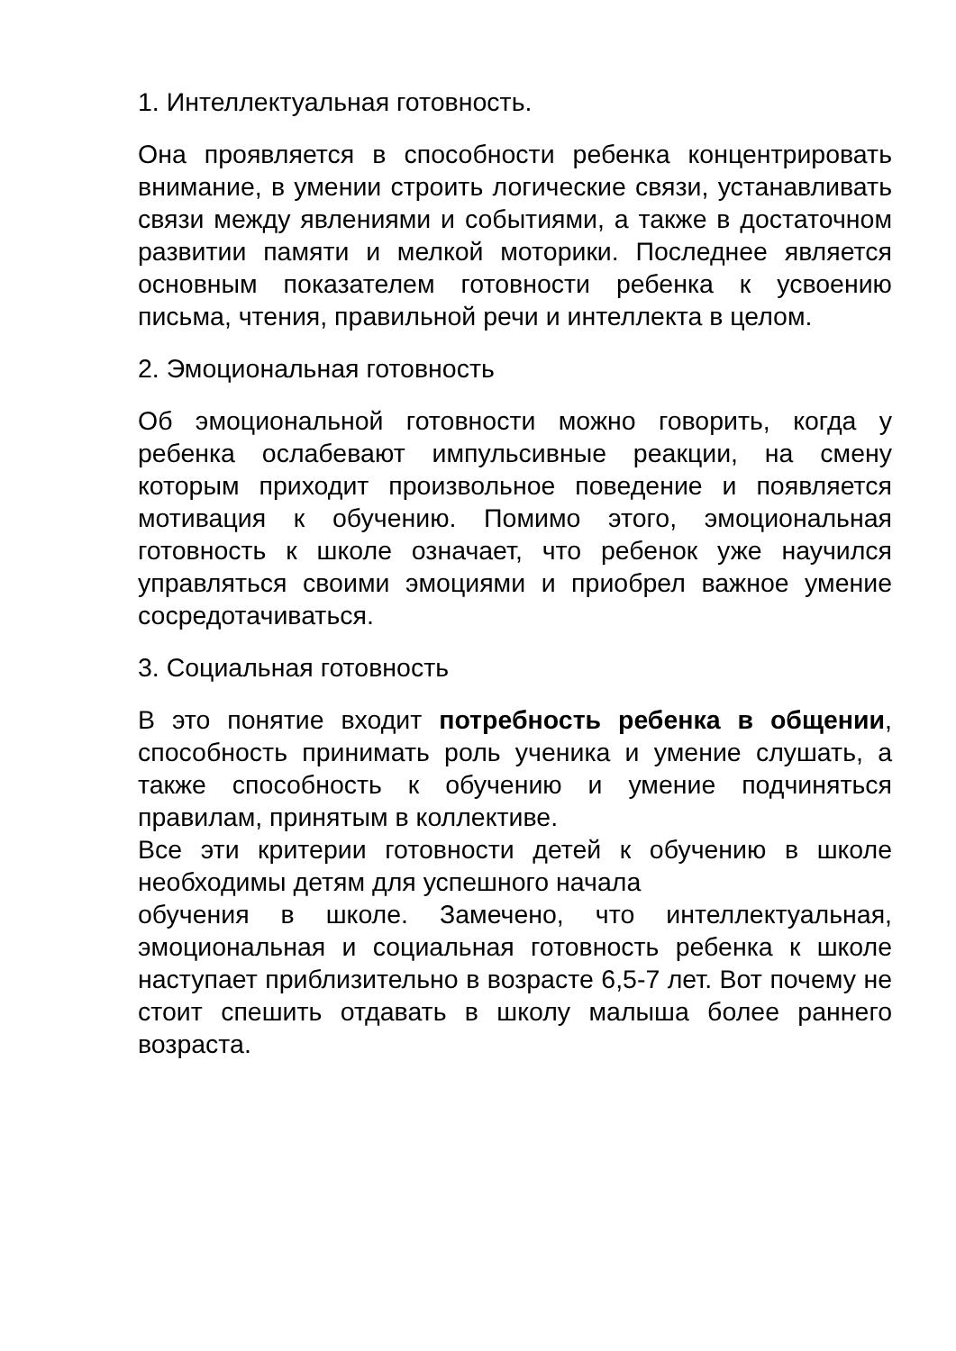1. Интеллектуальная готовность.
Она проявляется в способности ребенка концентрировать внимание, в умении строить логические связи, устанавливать связи между явлениями и событиями, а также в достаточном развитии памяти и мелкой моторики. Последнее является основным показателем готовности ребенка к усвоению письма, чтения, правильной речи и интеллекта в целом.
2. Эмоциональная готовность
Об эмоциональной готовности можно говорить, когда у ребенка ослабевают импульсивные реакции, на смену которым приходит произвольное поведение и появляется мотивация к обучению. Помимо этого, эмоциональная готовность к школе означает, что ребенок уже научился управляться своими эмоциями и приобрел важное умение сосредотачиваться.
3. Социальная готовность
В это понятие входит потребность ребенка в общении, способность принимать роль ученика и умение слушать, а также способность к обучению и умение подчиняться правилам, принятым в коллективе.
Все эти критерии готовности детей к обучению в школе необходимы детям для успешного начала
обучения в школе. Замечено, что интеллектуальная, эмоциональная и социальная готовность ребенка к школе наступает приблизительно в возрасте 6,5-7 лет. Вот почему не стоит спешить отдавать в школу малыша более раннего возраста.